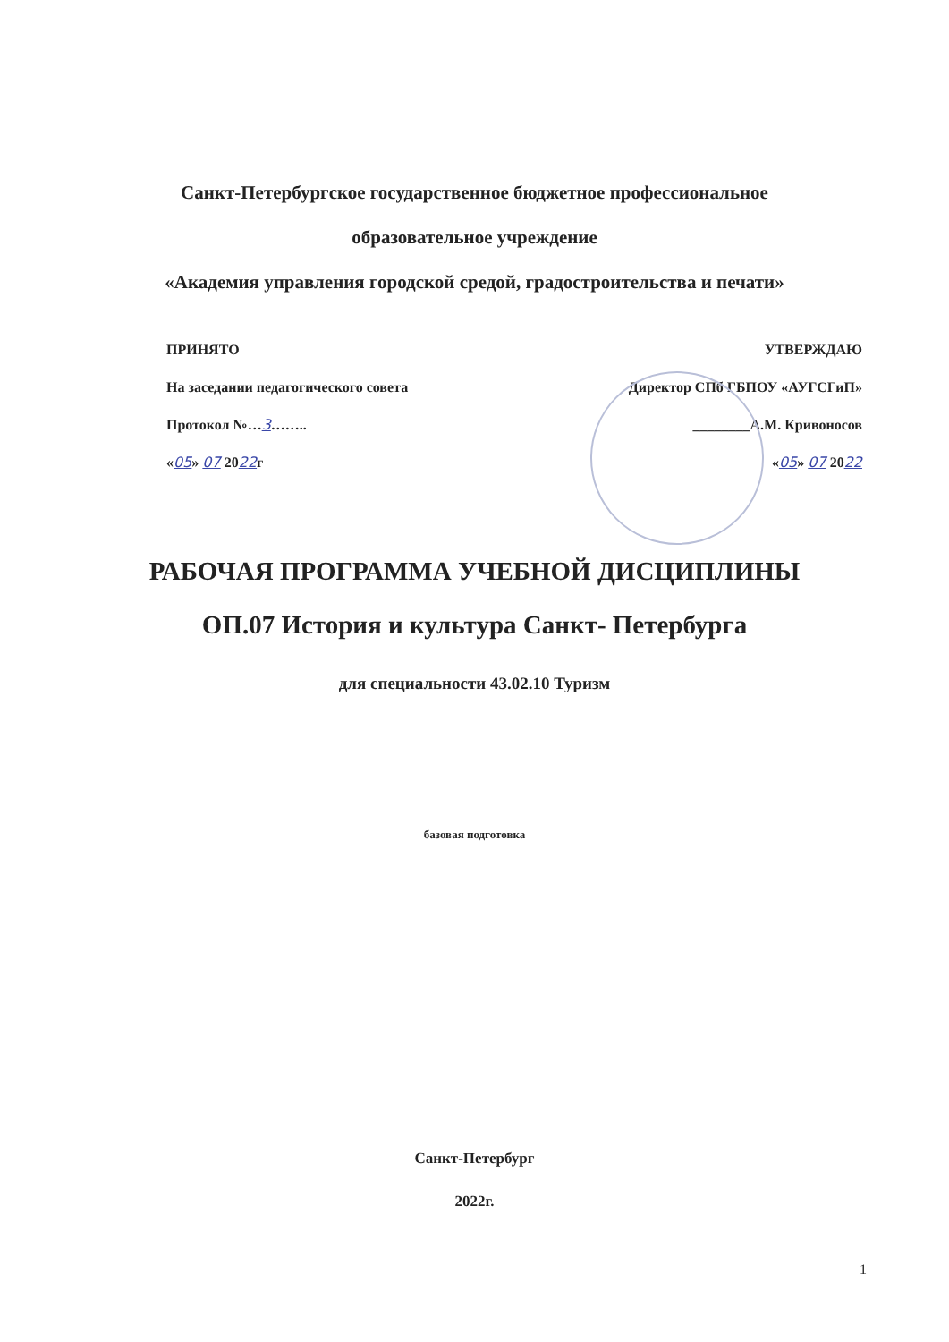Санкт-Петербургское государственное бюджетное профессиональное
образовательное учреждение
«Академия управления городской средой, градостроительства и печати»
ПРИНЯТО
На заседании педагогического совета
Протокол №…3……..
«05» 07 2022г
УТВЕРЖДАЮ
Директор СПб ГБПОУ «АУГСГиП»
________А.М. Кривоносов
«05» 07 2022
РАБОЧАЯ ПРОГРАММА УЧЕБНОЙ ДИСЦИПЛИНЫ
ОП.07 История и культура Санкт- Петербурга
для специальности 43.02.10 Туризм
базовая подготовка
Санкт-Петербург
2022г.
1